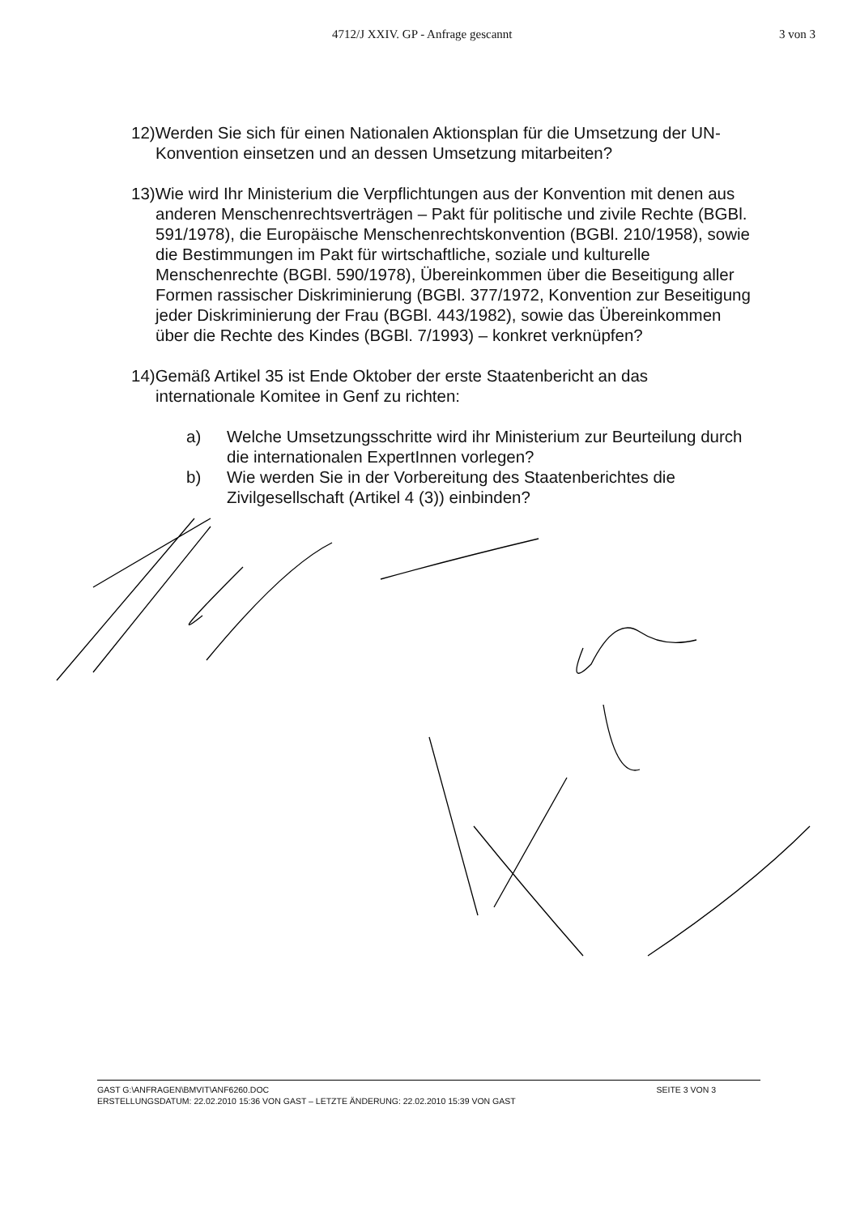4712/J XXIV. GP - Anfrage gescannt 3 von 3
12)Werden Sie sich für einen Nationalen Aktionsplan für die Umsetzung der UN-Konvention einsetzen und an dessen Umsetzung mitarbeiten?
13)Wie wird Ihr Ministerium die Verpflichtungen aus der Konvention mit denen aus anderen Menschenrechtsverträgen – Pakt für politische und zivile Rechte (BGBl. 591/1978), die Europäische Menschenrechtskonvention (BGBl. 210/1958), sowie die Bestimmungen im Pakt für wirtschaftliche, soziale und kulturelle Menschenrechte (BGBl. 590/1978), Übereinkommen über die Beseitigung aller Formen rassischer Diskriminierung (BGBl. 377/1972, Konvention zur Beseitigung jeder Diskriminierung der Frau (BGBl. 443/1982), sowie das Übereinkommen über die Rechte des Kindes (BGBl. 7/1993) – konkret verknüpfen?
14)Gemäß Artikel 35 ist Ende Oktober der erste Staatenbericht an das internationale Komitee in Genf zu richten:
a) Welche Umsetzungsschritte wird ihr Ministerium zur Beurteilung durch die internationalen ExpertInnen vorlegen?
b) Wie werden Sie in der Vorbereitung des Staatenberichtes die Zivilgesellschaft (Artikel 4 (3)) einbinden?
GAST G:\ANFRAGEN\BMVIT\ANF6260.DOC SEITE 3 VON 3
ERSTELLUNGSDATUM: 22.02.2010 15:36 VON GAST – LETZTE ÄNDERUNG: 22.02.2010 15:39 VON GAST